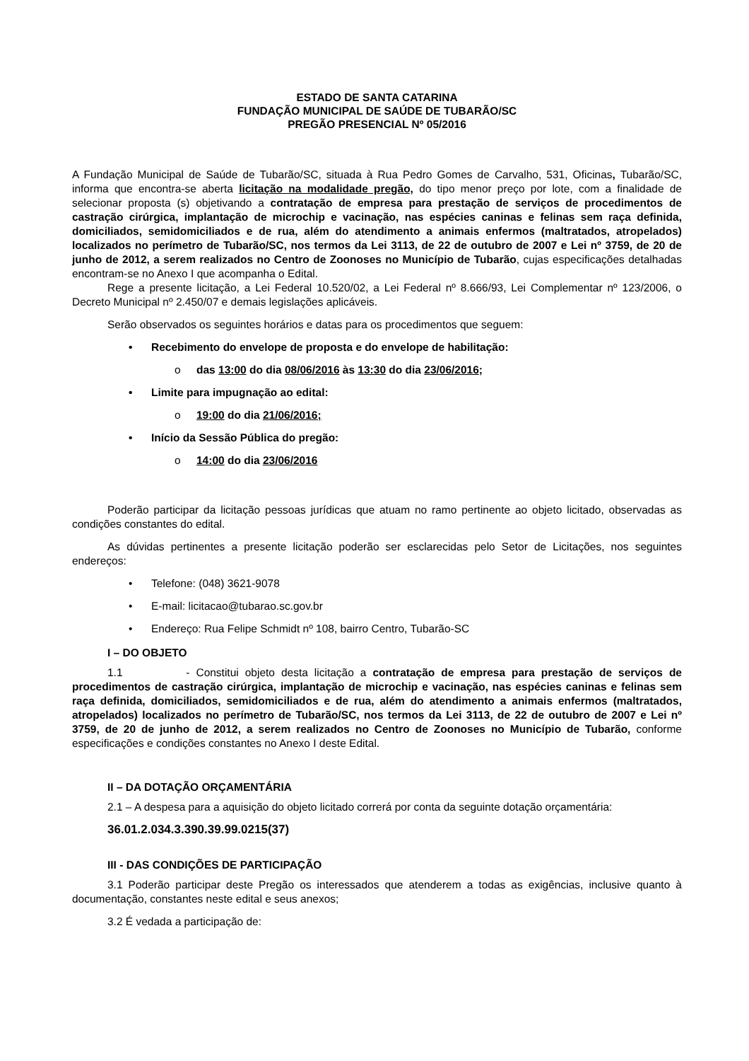ESTADO DE SANTA CATARINA
FUNDAÇÃO MUNICIPAL DE SAÚDE DE TUBARÃO/SC
PREGÃO PRESENCIAL Nº 05/2016
A Fundação Municipal de Saúde de Tubarão/SC, situada à Rua Pedro Gomes de Carvalho, 531, Oficinas, Tubarão/SC, informa que encontra-se aberta licitação na modalidade pregão, do tipo menor preço por lote, com a finalidade de selecionar proposta (s) objetivando a contratação de empresa para prestação de serviços de procedimentos de castração cirúrgica, implantação de microchip e vacinação, nas espécies caninas e felinas sem raça definida, domiciliados, semidomiciliados e de rua, além do atendimento a animais enfermos (maltratados, atropelados) localizados no perímetro de Tubarão/SC, nos termos da Lei 3113, de 22 de outubro de 2007 e Lei nº 3759, de 20 de junho de 2012, a serem realizados no Centro de Zoonoses no Município de Tubarão, cujas especificações detalhadas encontram-se no Anexo I que acompanha o Edital.
Rege a presente licitação, a Lei Federal 10.520/02, a Lei Federal nº 8.666/93, Lei Complementar nº 123/2006, o Decreto Municipal nº 2.450/07 e demais legislações aplicáveis.
Serão observados os seguintes horários e datas para os procedimentos que seguem:
Recebimento do envelope de proposta e do envelope de habilitação:
das 13:00 do dia 08/06/2016 às 13:30 do dia 23/06/2016;
Limite para impugnação ao edital:
19:00 do dia 21/06/2016;
Início da Sessão Pública do pregão:
14:00 do dia 23/06/2016
Poderão participar da licitação pessoas jurídicas que atuam no ramo pertinente ao objeto licitado, observadas as condições constantes do edital.
As dúvidas pertinentes a presente licitação poderão ser esclarecidas pelo Setor de Licitações, nos seguintes endereços:
Telefone: (048) 3621-9078
E-mail: licitacao@tubarao.sc.gov.br
Endereço: Rua Felipe Schmidt nº 108, bairro Centro, Tubarão-SC
I – DO OBJETO
1.1 - Constitui objeto desta licitação a contratação de empresa para prestação de serviços de procedimentos de castração cirúrgica, implantação de microchip e vacinação, nas espécies caninas e felinas sem raça definida, domiciliados, semidomiciliados e de rua, além do atendimento a animais enfermos (maltratados, atropelados) localizados no perímetro de Tubarão/SC, nos termos da Lei 3113, de 22 de outubro de 2007 e Lei nº 3759, de 20 de junho de 2012, a serem realizados no Centro de Zoonoses no Município de Tubarão, conforme especificações e condições constantes no Anexo I deste Edital.
II – DA DOTAÇÃO ORÇAMENTÁRIA
2.1 – A despesa para a aquisição do objeto licitado correrá por conta da seguinte dotação orçamentária:
36.01.2.034.3.390.39.99.0215(37)
III - DAS CONDIÇÕES DE PARTICIPAÇÃO
3.1 Poderão participar deste Pregão os interessados que atenderem a todas as exigências, inclusive quanto à documentação, constantes neste edital e seus anexos;
3.2 É vedada a participação de: